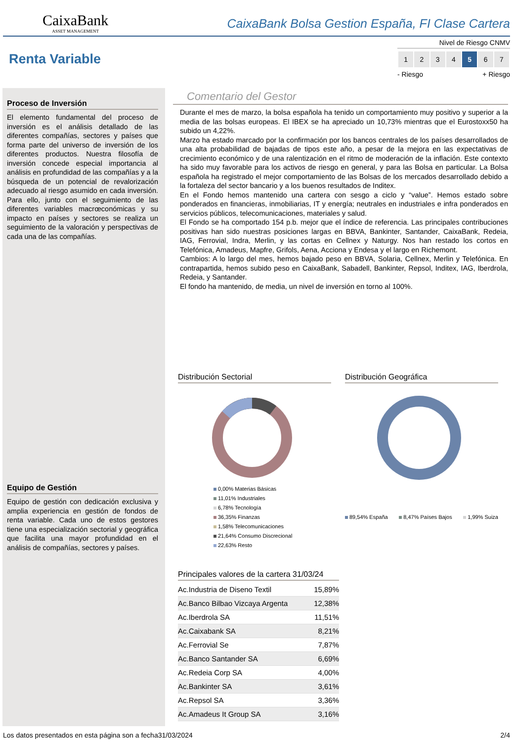CaixaBank
ASSET MANAGEMENT
CaixaBank Bolsa Gestion España, FI Clase Cartera
Renta Variable
Nivel de Riesgo CNMV
| 1 | 2 | 3 | 4 | 5 | 6 | 7 |
- Riesgo + Riesgo
Proceso de Inversión
El elemento fundamental del proceso de inversión es el análisis detallado de las diferentes compañías, sectores y países que forma parte del universo de inversión de los diferentes productos. Nuestra filosofía de inversión concede especial importancia al análisis en profundidad de las compañías y a la búsqueda de un potencial de revalorización adecuado al riesgo asumido en cada inversión. Para ello, junto con el seguimiento de las diferentes variables macrœconómicas y su impacto en países y sectores se realiza un seguimiento de la valoración y perspectivas de cada una de las compañías.
Equipo de Gestión
Equipo de gestión con dedicación exclusiva y amplia experiencia en gestión de fondos de renta variable. Cada uno de estos gestores tiene una especialización sectorial y geográfica que facilita una mayor profundidad en el análisis de compañías, sectores y países.
Comentario del Gestor
Durante el mes de marzo, la bolsa española ha tenido un comportamiento muy positivo y superior a la media de las bolsas europeas. El IBEX se ha apreciado un 10,73% mientras que el Eurostoxx50 ha subido un 4,22%.
Marzo ha estado marcado por la confirmación por los bancos centrales de los países desarrollados de una alta probabilidad de bajadas de tipos este año, a pesar de la mejora en las expectativas de crecimiento económico y de una ralentización en el ritmo de moderación de la inflación. Este contexto ha sido muy favorable para los activos de riesgo en general, y para las Bolsa en particular. La Bolsa española ha registrado el mejor comportamiento de las Bolsas de los mercados desarrollado debido a la fortaleza del sector bancario y a los buenos resultados de Inditex.
En el Fondo hemos mantenido una cartera con sesgo a ciclo y “value”. Hemos estado sobre ponderados en financieras, inmobiliarias, IT y energía; neutrales en industriales e infra ponderados en servicios públicos, telecomunicaciones, materiales y salud.
El Fondo se ha comportado 154 p.b. mejor que el índice de referencia. Las principales contribuciones positivas han sido nuestras posiciones largas en BBVA, Bankinter, Santander, CaixaBank, Redeia, IAG, Ferrovial, Indra, Merlin, y las cortas en Cellnex y Naturgy. Nos han restado los cortos en Telefónica, Amadeus, Mapfre, Grifols, Aena, Acciona y Endesa y el largo en Richemont.
Cambios: A lo largo del mes, hemos bajado peso en BBVA, Solaria, Cellnex, Merlin y Telefónica. En contrapartida, hemos subido peso en CaixaBank, Sabadell, Bankinter, Repsol, Inditex, IAG, Iberdrola, Redeia, y Santander.
El fondo ha mantenido, de media, un nivel de inversión en torno al 100%.
Distribución Sectorial
0,00% Materias Básicas
11,01% Industriales
6,78% Tecnología
36,35% Finanzas
1,58% Telecomunicaciones
21,64% Consumo Discrecional
22,63% Resto
Distribución Geográfica
89,54% España 8,47% Países Bajos 1,99% Suiza
Principales valores de la cartera 31/03/24
| Ac.Industria de Diseno Textil | 15,89% |
| Ac.Banco Bilbao Vizcaya Argenta | 12,38% |
| Ac.Iberdrola SA | 11,51% |
| Ac.Caixabank SA | 8,21% |
| Ac.Ferrovial Se | 7,87% |
| Ac.Banco Santander SA | 6,69% |
| Ac.Redeia Corp SA | 4,00% |
| Ac.Bankinter SA | 3,61% |
| Ac.Repsol SA | 3,36% |
| Ac.Amadeus It Group SA | 3,16% |
Los datos presentados en esta página son a fecha31/03/2024 2/4